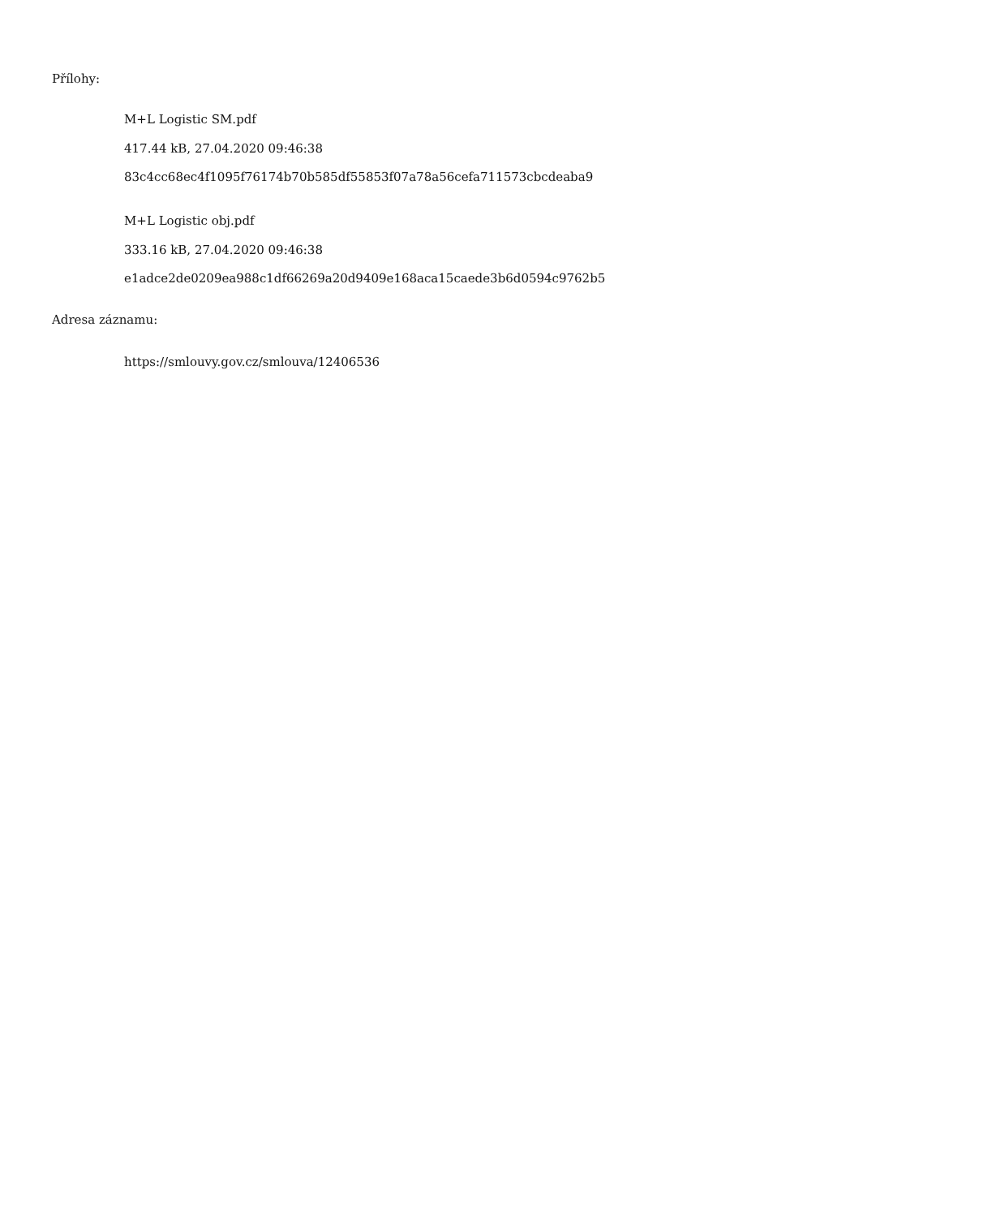Přílohy:
M+L Logistic SM.pdf
417.44 kB, 27.04.2020 09:46:38
83c4cc68ec4f1095f76174b70b585df55853f07a78a56cefa711573cbcdeaba9
M+L Logistic obj.pdf
333.16 kB, 27.04.2020 09:46:38
e1adce2de0209ea988c1df66269a20d9409e168aca15caede3b6d0594c9762b5
Adresa záznamu:
https://smlouvy.gov.cz/smlouva/12406536